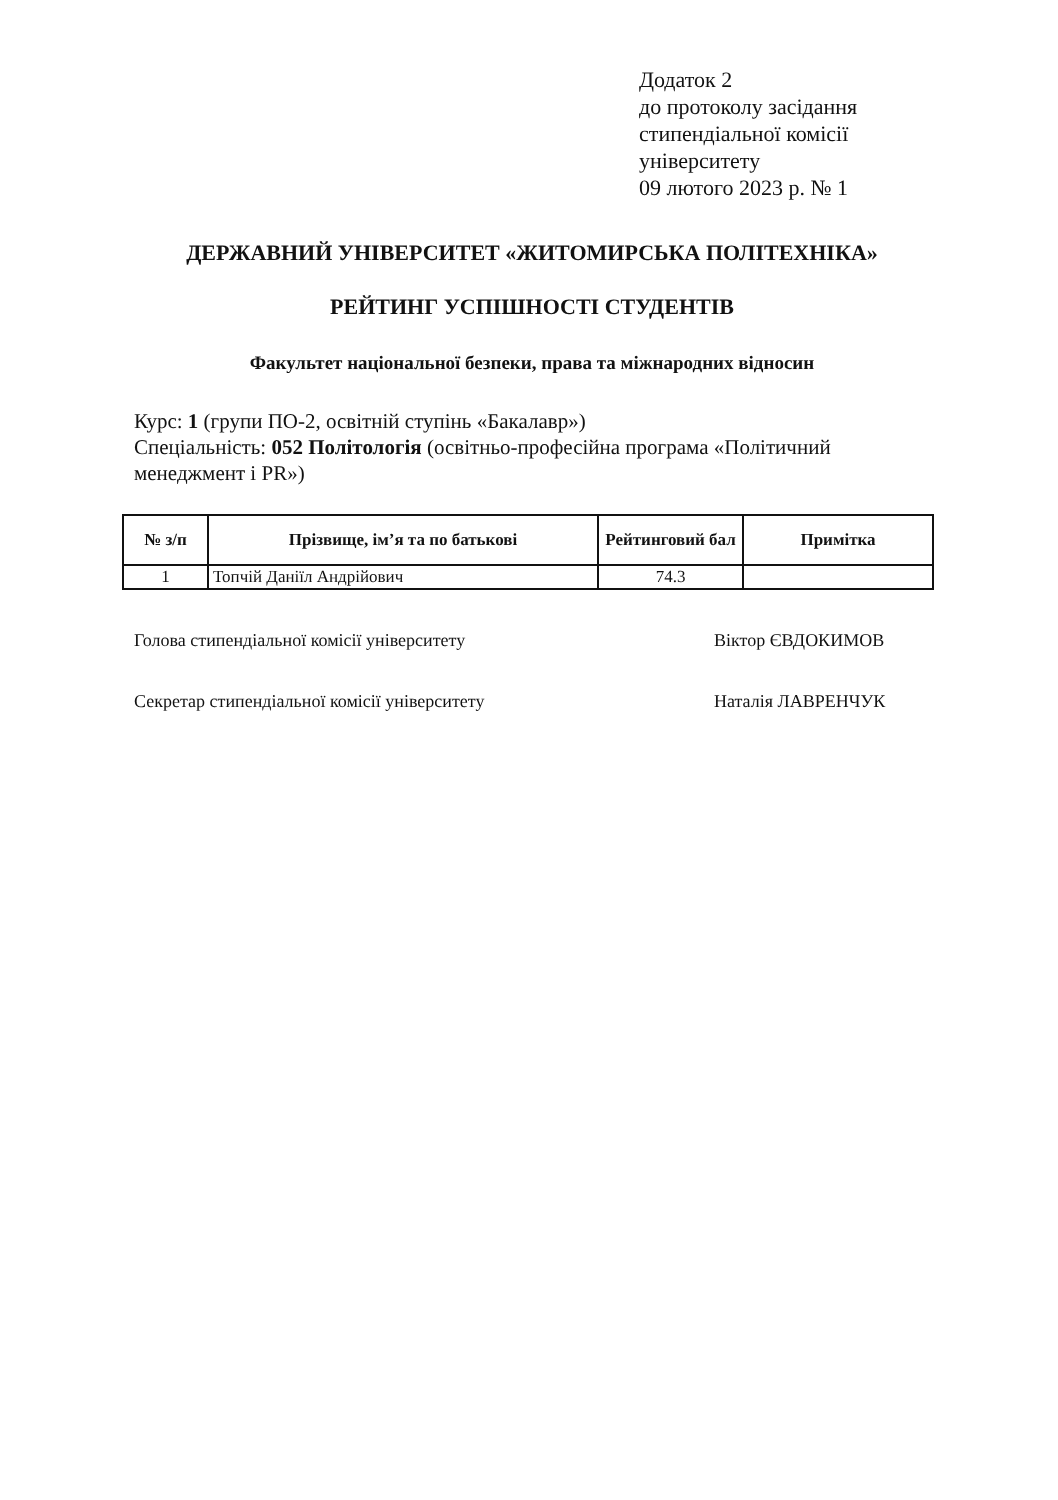Додаток 2
до протоколу засідання
стипендіальної комісії
університету
09 лютого 2023 р. № 1
ДЕРЖАВНИЙ УНІВЕРСИТЕТ «ЖИТОМИРСЬКА ПОЛІТЕХНІКА»
РЕЙТИНГ УСПІШНОСТІ СТУДЕНТІВ
Факультет національної безпеки, права та міжнародних відносин
Курс: 1 (групи ПО-2, освітній ступінь «Бакалавр»)
Спеціальність: 052 Політологія (освітньо-професійна програма «Політичний менеджмент і PR»)
| № з/п | Прізвище, ім’я та по батькові | Рейтинговий бал | Примітка |
| --- | --- | --- | --- |
| 1 | Топчій Даніїл Андрійович | 74.3 | |
Голова стипендіальної комісії університету Віктор ЄВДОКИМОВ
Секретар стипендіальної комісії університету Наталія ЛАВРЕНЧУК